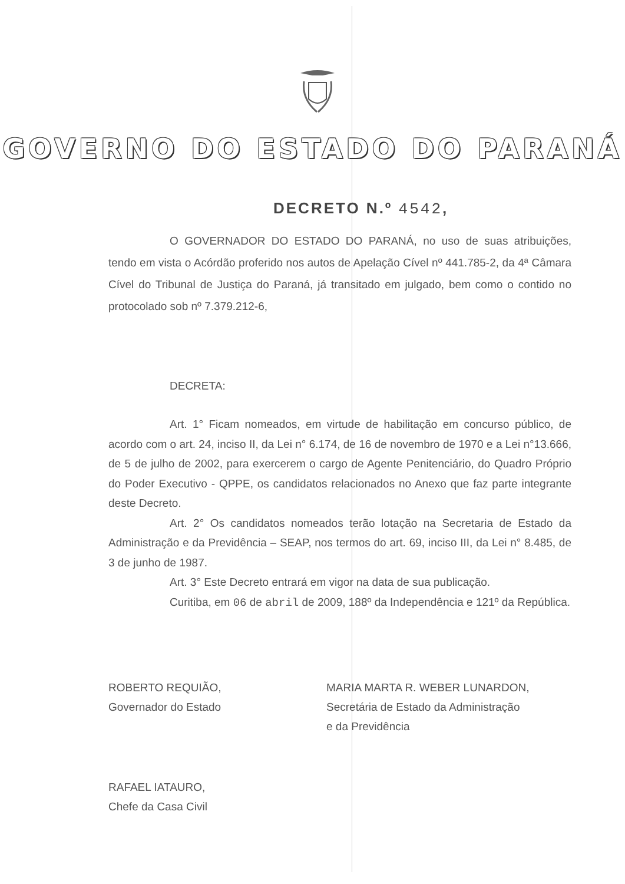GOVERNO DO ESTADO DO PARANÁ
DECRETO N.º 4542,
O GOVERNADOR DO ESTADO DO PARANÁ, no uso de suas atribuições, tendo em vista o Acórdão proferido nos autos de Apelação Cível nº 441.785-2, da 4ª Câmara Cível do Tribunal de Justiça do Paraná, já transitado em julgado, bem como o contido no protocolado sob nº 7.379.212-6,
DECRETA:
Art. 1° Ficam nomeados, em virtude de habilitação em concurso público, de acordo com o art. 24, inciso II, da Lei n° 6.174, de 16 de novembro de 1970 e a Lei n°13.666, de 5 de julho de 2002, para exercerem o cargo de Agente Penitenciário, do Quadro Próprio do Poder Executivo - QPPE, os candidatos relacionados no Anexo que faz parte integrante deste Decreto.
Art. 2° Os candidatos nomeados terão lotação na Secretaria de Estado da Administração e da Previdência – SEAP, nos termos do art. 69, inciso III, da Lei n° 8.485, de 3 de junho de 1987.
Art. 3° Este Decreto entrará em vigor na data de sua publicação.
Curitiba, em 06 de abril de 2009, 188º da Independência e 121º da República.
ROBERTO REQUIÃO,
Governador do Estado
MARIA MARTA R. WEBER LUNARDON,
Secretária de Estado da Administração
e da Previdência
RAFAEL IATAURO,
Chefe da Casa Civil